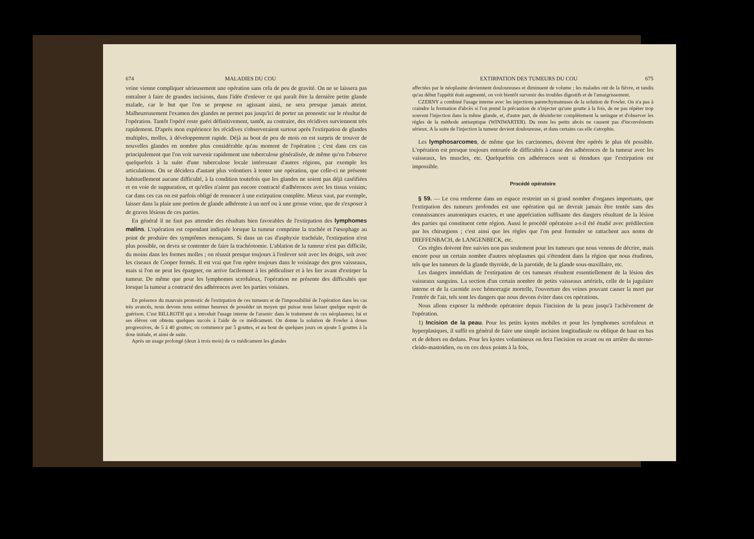674 MALADIES DU COU
veine vienne compliquer sérieusement une opération sans cela de peu de gravité. On ne se laissera pas entraîner à faire de grandes incisions, dans l'idée d'enlever ce qui paraît être la dernière petite glande malade, car le but que l'on se propose en agissant ainsi, ne sera presque jamais atteint. Malheureusement l'examen des glandes ne permet pas jusqu'ici de porter un pronostic sur le résultat de l'opération. Tantôt l'opéré reste guéri définitivement, tantôt, au contraire, des récidives surviennent très rapidement. D'après mon expérience les récidives s'observeraient surtout après l'extirpation de glandes multiples, molles, à développement rapide. Déjà au bout de peu de mois on est surpris de trouver de nouvelles glandes en nombre plus considérable qu'au moment de l'opération ; c'est dans ces cas principalement que l'on voit survenir rapidement une tuberculose généralisée, de même qu'on l'observe quelquefois à la suite d'une tuberculose locale intéressant d'autres régions, par exemple les articulations. On se décidera d'autant plus volontiers à tenter une opération, que celle-ci ne présente habituellement aucune difficulté, à la condition toutefois que les glandes ne soient pas déjà caséifiées et en voie de suppuration, et qu'elles n'aient pas encore contracté d'adhérences avec les tissus voisins; car dans ces cas on est parfois obligé de renoncer à une extirpation complète. Mieux vaut, par exemple, laisser dans la plaie une portion de glande adhérente à un nerf ou à une grosse veine, que de s'exposer à de graves lésions de ces parties.
En général il ne faut pas attendre des résultats bien favorables de l'extirpation des lymphomes malins. L'opération est cependant indiquée lorsque la tumeur comprime la trachée et l'œsophage au point de produire des symptômes menaçants. Si dans un cas d'asphyxie trachéale, l'extirpation n'est plus possible, on devra se contenter de faire la trachéotomie. L'ablation de la tumeur n'est pas difficile, du moins dans les formes molles ; on réussit presque toujours à l'enlever soit avec les doigts, soit avec les ciseaux de Cooper fermés. Il est vrai que l'on opère toujours dans le voisinage des gros vaisseaux, mais si l'on ne peut les épargner, on arrive facilement à les pédiculiser et à les lier avant d'extirper la tumeur. De même que pour les lymphomes scrofuleux, l'opération ne présente des difficultés que lorsque la tumeur a contracté des adhérences avec les parties voisines.
En présence du mauvais pronostic de l'extirpation de ces tumeurs et de l'impossibilité de l'opération dans les cas très avancés, nous devons nous estimer heureux de posséder un moyen qui puisse nous laisser quelque espoir de guérison. C'est BILLROTH qui a introduit l'usage interne de l'arsenic dans le traitement de ces néoplasmes; lui et ses élèves ont obtenu quelques succès à l'aide de ce médicament. On donne la solution de Fowler à doses progressives, de 5 à 40 gouttes; on commence par 5 gouttes, et au bout de quelques jours on ajoute 5 gouttes à la dose initiale, et ainsi de suite.
Après un usage prolongé (deux à trois mois) de ce médicament les glandes
EXTIRPATION DES TUMEURS DU COU 675
affectées par le néoplasme deviennent douloureuses et diminuent de volume ; les malades ont de la fièvre, et tandis qu'au début l'appétit était augmenté, on voit bientôt survenir des troubles digestifs et de l'amaigrissement.
CZERNY a combiné l'usage interne avec les injections parenchymateuses de la solution de Fowler. On n'a pas à craindre la formation d'abcès si l'on prend la précaution de n'injecter qu'une goutte à la fois, de ne pas répéter trop souvent l'injection dans la même glande, et, d'autre part, de désinfecter complètement la seringue et d'observer les règles de la méthode antiseptique (WINIWARTER). Du reste les petits abcès ne causent pas d'inconvénients sérieux. A la suite de l'injection la tumeur devient douloureuse, et dans certains cas elle s'atrophie.
Les lymphosarcomes, de même que les carcinomes, doivent être opérés le plus tôt possible. L'opération est presque toujours entourée de difficultés à cause des adhérences de la tumeur avec les vaisseaux, les muscles, etc. Quelquefois ces adhérences sont si étendues que l'extirpation est impossible.
Procédé opératoire
§ 59. — Le cou renferme dans un espace restreint un si grand nombre d'organes importants, que l'extirpation des tumeurs profondes est une opération qui ne devrait jamais être tentée sans des connaissances anatomiques exactes, et une appréciation suffisante des dangers résultant de la lésion des parties qui constituent cette région. Aussi le procédé opératoire a-t-il été étudié avec prédilection par les chirurgiens ; c'est ainsi que les règles que l'on peut formuler se rattachent aux noms de DIEFFENBACH, de LANGENBECK, etc.
Ces règles doivent être suivies non pas seulement pour les tumeurs que nous venons de décrire, mais encore pour un certain nombre d'autres néoplasmes qui s'étendent dans la région que nous étudions, tels que les tumeurs de la glande thyroïde, de la parotide, de la glande sous-maxillaire, etc.
Les dangers immédiats de l'extirpation de ces tumeurs résultent essentiellement de la lésion des vaisseaux sanguins. La section d'un certain nombre de petits vaisseaux artériels, celle de la jugulaire interne et de la carotide avec hémorragie mortelle, l'ouverture des veines pouvant causer la mort par l'entrée de l'air, tels sont les dangers que nous devons éviter dans ces opérations.
Nous allons exposer la méthode opératoire depuis l'incision de la peau jusqu'à l'achèvement de l'opération.
1) Incision de la peau. Pour les petits kystes mobiles et pour les lymphomes scrofuleux et hyperplasiques, il suffit en général de faire une simple incision longitudinale ou oblique de haut en bas et de dehors en dedans. Pour les kystes volumineux on fera l'incision en avant ou en arrière du sterno-cleido-mastoïdien, ou en ces deux points à la fois,